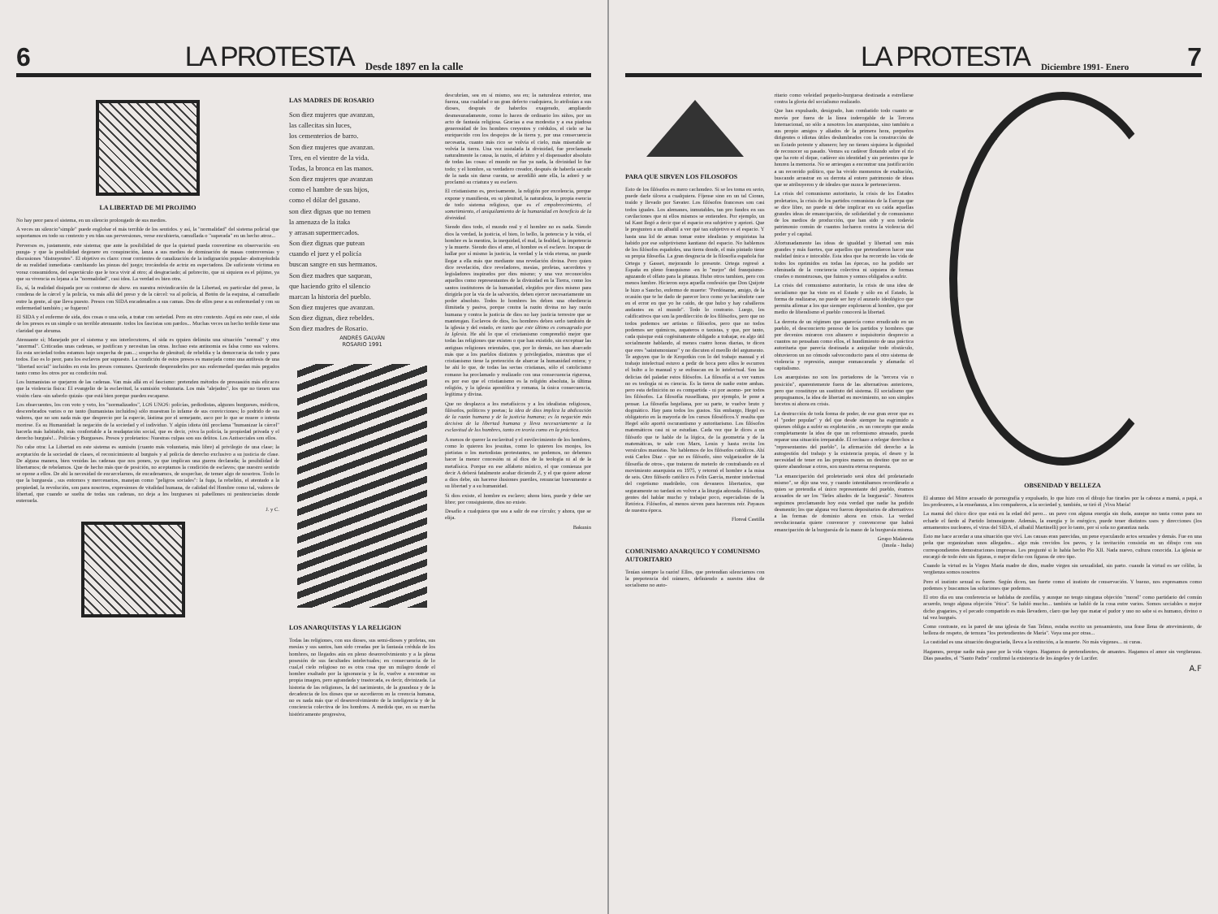6 LA PROTESTA Desde 1897 en la calle
LA LIBERTAD DE MI PROJIMO
No hay peor para el sistema, en un silencio prolongado de sus medios.
A veces un silencio"simple" puede englobar el más terrible de los sentidos. y así, la "normalidad" del sistema policial que soportamos en todo su contexto y en tdas sus perversiones, verse encubierta, camuflada o "superada" en un hecho atroz...
Perversos es, justamente, este sistema; que ante la posibilidad de que la quietud pueda convertirse en observación -en punga- y que la posibilidad degenere en conspiración, lanza a sus medios de dominación de masas controversias y discusiones "distrayentes". El objetivo es claro: crear corrientes de canalización de la indignación popular- abstrayéndola de su realidad inmediata- cambiando las piezas del juego; trocándola de actriz en espectadora. De suficiente víctima en voraz consumidora, del espectáculo que le toca vivir al otro; al desgraciado; al pobrecito, que ni siquiera es el pójimo, ya que su vivencia es lejana a la "normalidad", casi idea. La verdad es bien otra.
Es, sí, la realidad disipada por su contorno de show. en nuestra reivindicación de la Libertad, en particular del preso, la condena de la cárcel y la policía, va más allá del preso y de la cárcel: va al policía, al Botón de la esquina, al camuflado entre la gente, al que lleva puesto. Presos con SIDA encadenados a sus camas. Dos de ellos pese a su enfermedad y con su enfermedad también ¡ se fugaron!
El SIDA y el enfermo de sida, dos cosas o una sola, a tratar con seriedad. Pero en otro contexto. Aquí en este caso, el sida de los presos es un simple o un terrible atenuante. todos los fascistas son pardos... Muchas veces un hecho terible tiene una claridad que abruma.
Atenuante sí; Manejado por el sistema y sus interlocutores, el sida es qquien delimita una situación "normal" y otra "anormal". Criticadas unas cadenas, se justifican y necesitan las otras. Incluso esta antinomia es falsa como sus valores. En esta sociedad todos estamos bajo sospecha de pan...; sospecha de plenitud; de rebeldía y la democracia da todo y para todos. Eso es lo peor, para los esclavos por supuesto. La condición de estos presos es manejada como una antítesis de una "libertad social" incluidos en esta los presos comunes. Queriendo desprenderlos por sus enfermedad quedan más pegados tanto como los otros por su condición real.
Los humanistas se quejaron de las cadenas. Van más allá en el fascismo: pretenden métodos de presuasión más eficaces que la violencia física: El evangelio de la esclavitud, la sumisión voluntaria. Los más "alejados", los que no tienen una visión clara -sin saberlo quizás- que está bien porque pueden escaparse.
Los obsecuentes, los con voto y veto, los "normalizados", LOS UNOS: policías, pediodistas, algunos burgueses, médicos, descerebrados varios o no tanto (humanistas incluídos) sólo muestran lo infame de sus convicciones; lo podrido de sus valores, que no son nada más que desprecio por la especie, lástima por el semejante, asco por lo que se muere o intenta morirse. Es su Humanidad: la negación de la sociedad y el individuo. Y algún idiota útil proclama "humanizar la cárcel" hacerla más habitable, más confortable a la readaptación social, que es decir, ¡viva la policía, la propiedad privada y el derecho burgués!... Policías y Burgueses. Presos y proletarios: Nuestras culpas son sus delitos. Los Antisociales son ellos.
No cabe otra: La Libertad en este sistema es sumisón (cuanto más voluntaria, más libre) al privilegio de una clase; la aceptación de la sociedad de clases, el reconicimiento al burgués y al policía de derecho exclusivo a su justicia de clase. De alguna manera, bien venidas las cadenas que nos ponen, ya que implican una guerra declarada; la posibilidad de libertarnos; de rebelarnos. Que de hecho más que de posición, no aceptamos la condición de esclavos; que nuestro sentido se opone a ellos. De ahí la necesidad de encarcelarnos, de encadenarnos, de sospechar, de temer algo de nosotros. Todo lo que la burguesía , sus entornos y mercenarios, manejan como "peligros sociales": la fuga, la rebelión, el atentado a la propiedad, la revolución, son para nosotros, expresiones de vitalidad humana, de calidad del Hombre como tal, valores de libertad, que cuando se suelta de todas sus cadenas, no deja a los burgueses ni pabellones ni penitenciarías donde enterrarla.
J. y C.
LAS MADRES DE ROSARIO
Son diez mujeres que avanzan,
las callecitas sin luces,
los cementerios de barro.
Son diez mujeres que avanzan.
Tres, en el vientre de la vida.
Todas, la bronca en las manos.
Son diez mujeres que avanzan
como el hambre de sus hijos,
como el dólar del gusano.
son diez dignas que no temen
la amenaza de la itaka
y arrasan supermercados.
Son diez dignas que putean
cuando el juez y el policía
buscan sangre en sus hermanos.
Son diez madres que saquean,
que haciendo grito el silencio
marcan la historia del pueblo.
Son diez mujeres que avanzan.
Son diez dignas, diez rebeldes.
Son diez madres de Rosario.
ANDRÉS GALVÁN
ROSARIO 1991
LOS ANARQUISTAS Y LA RELIGION
Todas las religiones, con sus dioses, sus semi-dioses y profetas, sus mesías y sus santos, han sido creadas por la fantasía crédula de los hombres, no llegados aún en pleno desenvolvimiento y a la plena posesión de sus facultades intelectuales; en consecuencia de lo cual,el cielo religioso no es otra cosa que un milagro donde el hombre exaltado por la ignorancia y la fe, vuelve a encontrar su propia imagen, pero agrandada y trastocada, es decir, divinizada. La historia de las religiones, la del nacimiento, de la grandeza y de la decadencia de los dioses que se sucedieron en la creencia humana, no es nada más que el desenvolvimiento de la inteligencia y de la conciencia colectiva de los hombres. A medida que, en su marcha históricamente progresiva,
descubrían, sea en sí mismo, sea en; la naturaleza exterior, una fuerza, una cualidad o un gran defecto cualquiera, lo atribuían a sus dioses, después de haberlos exagerado, ampliando desmesuradamente, como lo hacen de ordinario los niños, por un acto de fantasía religiosa. Gracias a esa modestia y a esa piadosa generosidad de los hombres creyentes y crédulos, el cielo se ha enriquecido con los despojos de la tierra y, por una consecuencia necesaria, cuanto más rico se volvía el cielo, más miserable se volvía la tierra. Una vez instalada la divinidad, fue proclamada naturalmente la causa, la razón, el árbitro y el dispensador absoluto de todas las cosas: el mundo no fue ya nada, la divinidad lo fue todo; y el hombre, su verdadero creador, después de haberla sacado de la nada sin darse cuenta, se arrodilló ante ella, la adoró y se proclamó su criatura y su esclavo.
El cristianismo es, precisamente, la religión por excelencia, porque expone y manifiesta, en su plenitud, la naturaleza, la propia esencia de todo sistema religioso, que es el empobrecimiento, el sometimiento, el aniquilamiento de la humanidad en beneficio de la divinidad.
Siendo dios todo, el mundo real y el hombre no es nada. Siendo dios la verdad, la justicia, el bien, lo bello, la potencia y la vida, el hombre es la mentira, la inequidad, el mal, la fealdad, la impotencia y la muerte. Siendo dios el amo, el hombre es el esclavo. Incapaz de hallar por sí mismo la justicia, la verdad y la vida eterna, no puede llegar a ella más que mediante una revelación divina. Pero quien dice revelación, dice reveladores, mesías, profetas, sacerdotes y legisladores inspirados por dios mismo; y una vez reconocidos aquellos como representantes de la divinidad en la Tierra, como los santos institutores de la humanidad, elegidos por dios mismo para dirigirla por la vía de la salvación, deben ejercer necesariamente un poder absoluto. Todos lo hombres les deben una obediencia ilimitada y pasiva, porque contra la razón divina no hay razón humana y contra la justicia de dios no hay justicia terrestre que se mantengan. Esclavos de dios, los hombres deben serlo también de la iglesia y del estado, en tanto que este último es consagrado por la Iglesia. He ahí lo que el cristianismo comprendió mejor que todas las religiones que existen o que han existido, sin exceptuar las antiguas religiones orientales, que, por lo demás, no han abarcado más que a los pueblos distintos y privilegiados, mientras que el cristianismo tiene la pretención de abarcar la humanidad entera; y he ahí lo que, de todas las sectas cristianas, sólo el catolicismo romano ha proclamado y realizado con una consecuencia rigurosa, es por eso que el cristianismo es la religión absoluta, la última religión, y la iglesia apostólica y romana, la única consecuencia, legítima y divina.
Que no desplazca a los metafísicos y a los idealistas religiosos, filósofos, políticos y poetas; la idea de dios implica la abdicación de la razón humana y de la justicia humana; es la negación más decisiva de la libertad humana y lleva necesariamente a la esclavitud de los hombres, tanto en teoría como en la práctica.
A menos de querer la esclavitud y el envilecimiento de los hombres, como lo quieren los jesuitas, como lo quieren los monjes, los pietistas o los metodistas protestantes, no podemos, no debemos hacer la menor concesión ni al dios de la teología ni al de la metafísica. Porque en ese alfabeto místico, el que comienza por decir A deberá fatalmente acabar diciendo Z, y el que quiere adorar a dios debe, sin hacerse ilusiones pueriles, renunciar bravamente a su libertad y a su humanidad.
Si dios existe, el hombre es esclavo; ahora bien, puede y debe ser libre; por consiguiente, dios no existe.
Desafío a cualquiera que sea a salir de ese círculo; y ahora, que se elija.
Bakunin
LA PROTESTA Diciembre 1991- Enero 7
PARA QUE SIRVEN LOS FILOSOFOS
Esto de los filósofos es mero cachondeo. Si se les toma en serio, puede darle úlcera a cualquiera. Fíjense sino en un tal Cioran, traído y llevado por Savater. Los filósofos franceses son casi todos iguales. Los alemanes, inmutables, tan pro fundos en sus cavilaciones que ni ellos mismos se entienden. Por ejemplo, un tal Kant llegó a decir que el espacio era subjetivo y apriori. Que le pregunten a un albañil a ver qué tan subjetivo es el espacio. Y hasta una lid de armas tomar entre idealistas y empiristas ha habido por ese subjetivismo kantiano del espacio. No hablemos de los filósofos españoles, una tierra donde, el más pintado tiene su propia filosofía. La gran desgracia de la filosofía española fue Ortega y Gasset, mejorando lo presente. Ortega regresó a España en pleno franquismo -en lo "mejor" del franquismo- aguzando el olfato para la pitanza. Hubo otros tambien, pero con menos lumbre. Hicieron suya aquella confesión que Don Quijote le hizo a Sancho, enfermo de muerte: "Perdóname, amigo, de la ocasión que te he dado de parecer loco como yo haciéndote caer en el error en que yo he caído, de que hubo y hay caballeros andantes en el mundo". Todo lo contrario. Luego, los calificativos que son la predilección de los filósofos, pero que no todos podemos ser artistas o filósofos, pero que no todos podemos ser químicos, zapateros o taxistas, y que, por tanto, cada quisque está cogénitamente obligado a trabajar, en algo útil socialmente hablando, al menos cuatro horas diarias, te dicen que eres "saintsmoniano" y no discuten el meollo del argumento. Te arguyen que lo de Kropotkin con lo del trabajo manual y el trabajo intelectual estuvo a pedir de boca pero ellos le escurren el bulto a lo manual y se enfrascan en lo intelectual. Son las delicias del paladar estos filósofos. La filosofía si a ver vamos no es teología ni es ciencia. Es la tierra de nadie entre ambas. pero esta definición no es compartida - ni por asomo- por todos los filósofos. La filosofía russelliana, por ejemplo, le pone a pensar. La filosofía hegeliana, por su parte, te vuelve bruto y dogmático. Hay para todos los gustos. Sin embargo, Hegel es obligatorio en la mayoría de los cursos filosóficos.Y resulta que Hegel sólo aportó oscurantismo y autoritarismo. Los filósofos matemáticos casi ni se estudian. Cada vez que le dices a un filósofo que te hable de la lógica, de la geometría y de la matemáticas, te sale con Marx, Lenin y hasta recita los versículos maoístas. No hablemos de los filósofos católicos. Ahí está Carlos Diaz - que no es filósofo, sino vulgarizador de la filosofía de otros-, que trataron de meterlo de contrabando en el movimiento anarquista en 1975, y retornó el hombre a la misa de seis. Otro filósofo católico es Felix García, mentor intelectual del cegetismo madrileño, con devaneos libertarios, que seguramente no tardará en volver a la liturgia añorada. Filósofos, gentes del hablar mucho y trabajar poco, especialistas de la Retórica. Filósofos, al menos sirven para hacernos reír. Payasos de nuestra época.
Floreal Castilla
COMUNISMO ANARQUICO Y COMUNISMO AUTORITARIO
Tenían siempre la razón! Ellos, que pretendían silenciarnos con la prepotencia del número, definiendo a nuestra idea de socialismo no auto-
ritario como veleidad pequeño-burguesa destinada a estrellarse contra la gloria del socialismo realizado.
Que han expulsado, denigrado, han combatido todo cuanto se movía por fuera de la línea inderogable de la Tercera Internacional, no sólo a nosotros los anarquistas, sino también a sus propio amigos y aliados de la primera hora, pequeños dirigentes o idiotas útiles deslumbrados con la construcción de un Estado potente y altanero; hoy no tienen siquiera la dignidad de reconocer su pasado. Vemos su cadáver flotando sobre el río que ha roto el dique, cadáver sin identidad y sin perientes que le honren la memoria. No se arriesgan a encontrar una justificación a un recorrido político, que ha vivido momentos de exaltación, buscando arrastrar en su derrota al entero patrimonio de ideas que se atribuyeron y de ideales que nunca le pertenecieron.
La crisis del comunismo autoritario, la crisis de los Estados proletarios, la crisis de los partidos comunistas de la Europa que se dice libre, no puede ni debe implicar en su caída aquellas grandes ideas de emancipación, de solidaridad y de comunismo de los medios de producción, que han sido y son todavía patrimonio común de cuantos lucharon contra la violencia del poder y el capital.
Afortunadamente las ideas de igualdad y libertad son más grandes y más fuertes, que aquellos que pretendieron hacer una realidad única e intocable. Esta idea que ha recorrido las vida de todos los oprimidos en todas las épocas, no ha podido ser eliminada de la conciencia colectiva ni siquiera de formas crueles o monstruosas, que fuimos y somos obligados a sufrir.
La crisis del comunismo autoritario, la crisis de una idea de socialismo que ha visto en el Estado y sólo en el Estado, la forma de realizarse, no puede ser hoy el anzuelo ideológico que permita afirmar a los que siempre explotaron al hombre, que por medio de liberalismo el pueblo conocerá la libertad.
La derrota de un régimen que aparecía como erradicado en un pueblo, el desconcierto penoso de los partidos y hombres que por decenios miraron con altanero e inquisitorio desprecio a cuantos no pensaban como ellos, el hundimiento de una práctica autoritaria que parecía destinada a aniquilar todo obstáculo, obtuvieron un no cómodo salvoconducto para el otro sistema de violencia y represión, aunque enmascarada y afamada: el capitalismo.
Los anarquistas no son los portadores de la "tercera vía o posición", aparentemente fuera de las alternativas anteriores, pero que constituye un sustituto del sistema. El socialismo que propugnamos, la idea de libertad en movimiento, no son simples bocetos ni ahora en crisis.
La destrucción de toda forma de poder, de ese gran error que es el "poder popular" y del que desde siempre ha esgrimido a quienes obliga a sufrir su explotación , es un concepto que anula completamente la idea de que un reformismo atrasado, pueda reparar una situación irreparable. El rechazo a relegar derechos a "representantes del pueblo", la afirmación del derecho a la autogestión del trabajo y la existencia propia, el deseo y la necesidad de tener en las propios manos un destino que no se quiere abandonar a otros, son nuestra eterna respuesta.
"La emancipación del proleteriado será obra del proletariado mismo", se dijo una vez, y cuando intentábamos recordárselo a quien se pretendía el único representante del pueblo, éramos acusados de ser los "fieles aliados de la burguesía". Nosotros seguimos proclamando hoy esta verdad que nadie ha podido desmentir; los que alguna vez fueron depositarios de alternativos a las formas de dominio ahora en crisis. La verdad revolucionaria quiere convencer y convencerse que habrá emancipación de la burguesía de la mano de la burguesía misma.
Grupo Malatesta
(Imola - Italia)
OBSENIDAD Y BELLEZA
El alumno del Mitre acusado de pornografía y expulsado, lo que hizo con el dibujo fue tirarles por la cabeza a mamá, a papá, a los profesores, a la enseñanza, a los compañeros, a la sociedad y, también, se tiró él ¡Viva María!
La mamá del chico dice que está en la edad del pavo... un pavo con alguna energía sin duda, aunque no tanta como para no echarle el fardo al Partido Intransigente. Además, la energía y lo enérgico, puede tener distintos usos y direcciones (los armamentos nucleares, el virus del SIDA, el albañil Martinelli) por lo tanto, por sí sola no garantiza nada.
Esto me hace acordar a una situación que viví. Las causas eran parecidas, un pene eyaculando actos sexuales y demás. Fue en una peña que organizaban unos allegados... algo más crecidos los pavos, y la invitación consistía en un dibujo con sus correspondientes demostraciones impresas. Les pregunté si lo había hecho Pío XII. Nada nuevo, cultura conocida. La iglesia se encargó de todo ésto sin figuras, o mejor dicho con figuras de otro tipo.
Cuando la virtud es la Virgen María madre de dios, madre virgen sin sexualidad, sin parto. cuando la virtud es ser célibe, la vergüenza somos nosotros
Pero el instinto sexual es fuerte. Según dicen, tan fuerte como el instinto de conservación. Y bueno, nos expresamos como podemos y buscamos las soluciones que podemos.
El otro día en una conferencia se hablaba de zoofilia, y aunque no tengo ninguna objeción "moral" como partidario del común acuerdo, tengo alguna objeción "ética". Se habló mucho... también se habló de la cosa entre varios. Somos sociables o mejor dicho gragarios, y el pecado compartido es más llevadero, claro que hay que matar el pudor y uno no sabe si es humano, divino o tal vez burgués.
Como contraste, en la pared de una iglesia de San Telmo, estaba escrito un pensamiento, una frase llena de atrevimiento, de belleza de respeto, de ternura "los pretendientes de María". Vaya una por otras...
La castidad es una situación desgraciada, lleva a la extinción, a la muerte. No más vírgenes... ni curas.
Hagamos, porque nadie más pase por la vida virgen. Hagamos de pretendientes, de amantes. Hagamos el amor sin vergüenzas. Días pasados, el "Santo Padre" confirmó la existencia de los ángeles y de Lucifer.
A.F